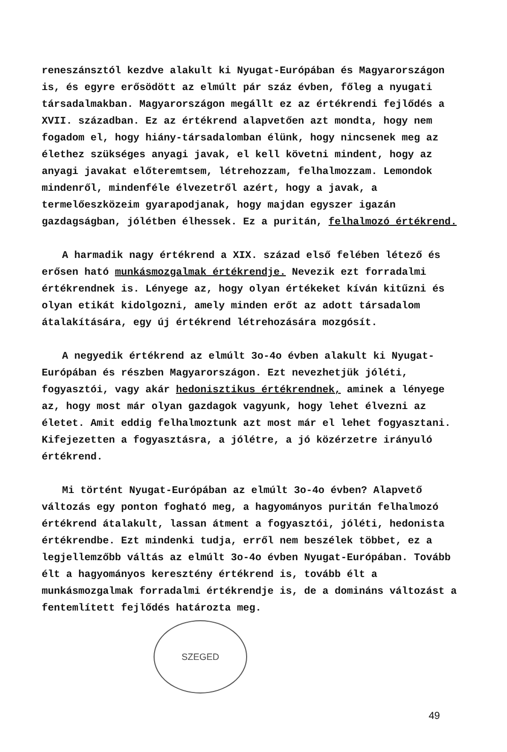reneszánsztól kezdve alakult ki Nyugat-Európában és Magyarországon is, és egyre erősödött az elmúlt pár száz évben, főleg a nyugati társadalmakban. Magyarországon megállt ez az értékrendi fejlődés a XVII. században. Ez az értékrend alapvetően azt mondta, hogy nem fogadom el, hogy hiány-társadalomban élünk, hogy nincsenek meg az élethez szükséges anyagi javak, el kell követni mindent, hogy az anyagi javakat előteremtsem, létrehozzam, felhalmozzam. Lemondok mindenről, mindenféle élvezetről azért, hogy a javak, a termelőeszközeim gyarapodjanak, hogy majdan egyszer igazán gazdagságban, jólétben élhessek. Ez a puritán, felhalmozó értékrend.
A harmadik nagy értékrend a XIX. század első felében létező és erősen ható munkásmozgalmak értékrendje. Nevezik ezt forradalmi értékrendnek is. Lényege az, hogy olyan értékeket kíván kitűzni és olyan etikát kidolgozni, amely minden erőt az adott társadalom átalakítására, egy új értékrend létrehozására mozgósít.
A negyedik értékrend az elmúlt 3o-4o évben alakult ki Nyugat-Európában és részben Magyarországon. Ezt nevezhetjük jóléti, fogyasztói, vagy akár hedonisztikus értékrendnek, aminek a lényege az, hogy most már olyan gazdagok vagyunk, hogy lehet élvezni az életet. Amit eddig felhalmoztunk azt most már el lehet fogyasztani. Kifejezetten a fogyasztásra, a jólétre, a jó közérzetre irányuló értékrend.
Mi történt Nyugat-Európában az elmúlt 3o-4o évben? Alapvető változás egy ponton fogható meg, a hagyományos puritán felhalmozó értékrend átalakult, lassan átment a fogyasztói, jóléti, hedonista értékrendbe. Ezt mindenki tudja, erről nem beszélek többet, ez a legjellemzőbb váltás az elmúlt 3o-4o évben Nyugat-Európában. Tovább élt a hagyományos keresztény értékrend is, tovább élt a munkásmozgalmak forradalmi értékrendje is, de a domináns változást a fentemlített fejlődés határozta meg.
SZEGED
49